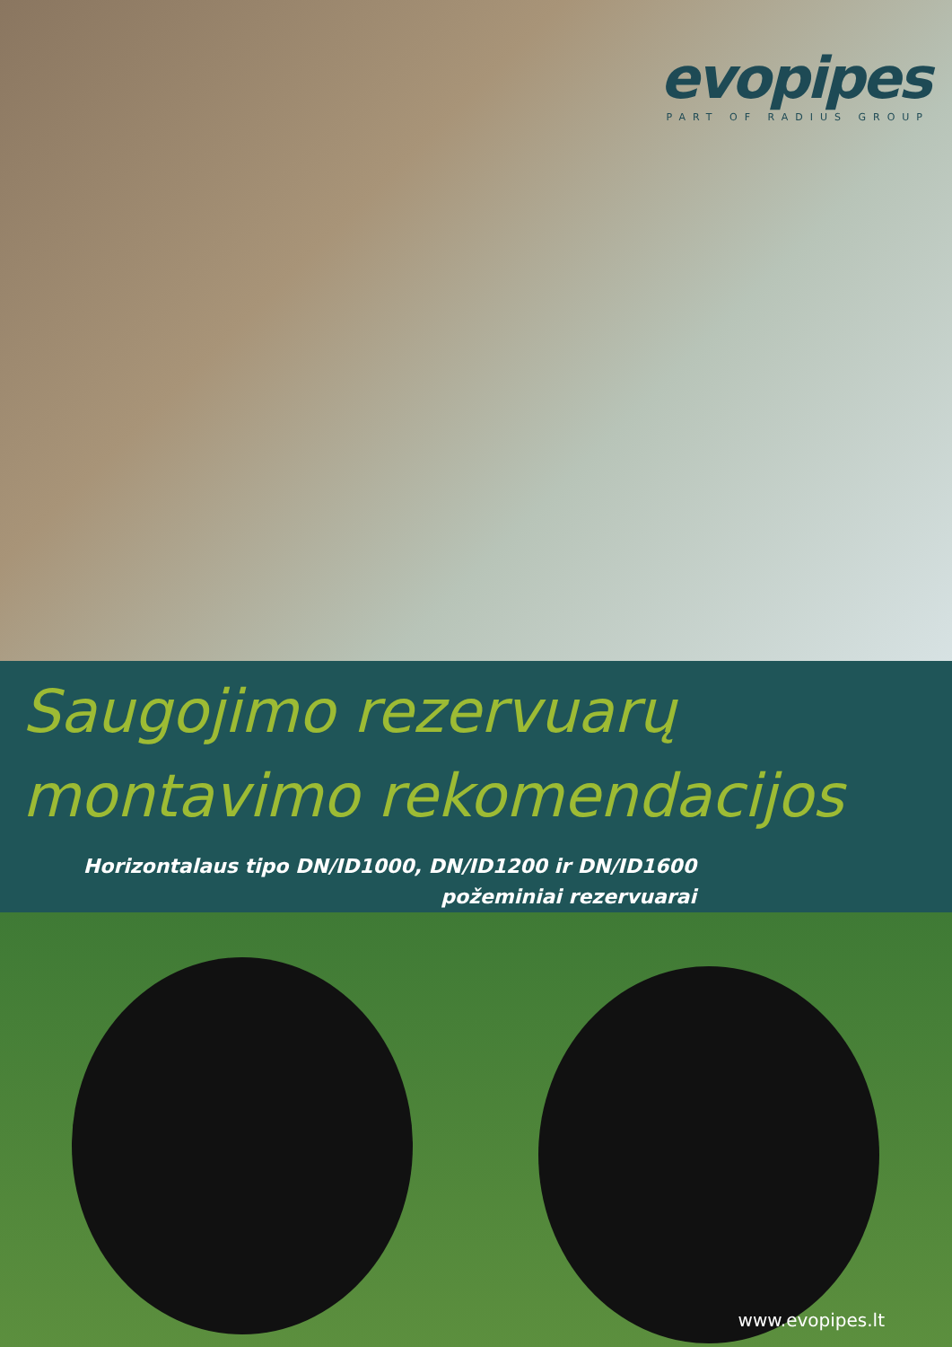evopipes
PART OF RADIUS GROUP
Saugojimo rezervuarų
montavimo rekomendacijos
Horizontalaus tipo DN/ID1000, DN/ID1200 ir DN/ID1600
požeminiai rezervuarai
www.evopipes.lt